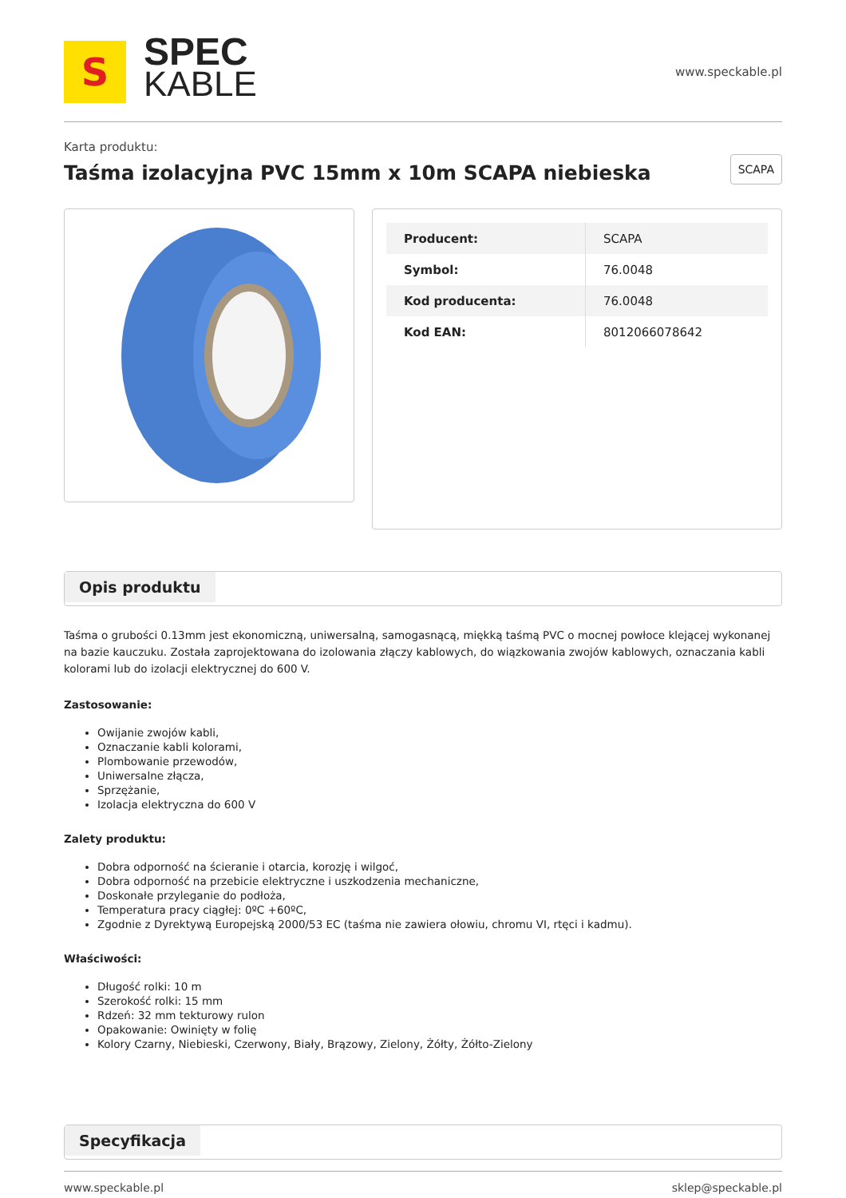S
SPEC
KABLE
www.speckable.pl
Karta produktu:
Taśma izolacyjna PVC 15mm x 10m SCAPA niebieska
SCAPA
| Producent: | SCAPA |
| Symbol: | 76.0048 |
| Kod producenta: | 76.0048 |
| Kod EAN: | 8012066078642 |
Opis produktu
Taśma o grubości 0.13mm jest ekonomiczną, uniwersalną, samogasnącą, miękką taśmą PVC o mocnej powłoce klejącej wykonanej na bazie kauczuku. Została zaprojektowana do izolowania złączy kablowych, do wiązkowania zwojów kablowych, oznaczania kabli kolorami lub do izolacji elektrycznej do 600 V.
Zastosowanie:
Owijanie zwojów kabli,
Oznaczanie kabli kolorami,
Plombowanie przewodów,
Uniwersalne złącza,
Sprzężanie,
Izolacja elektryczna do 600 V
Zalety produktu:
Dobra odporność na ścieranie i otarcia, korozję i wilgoć,
Dobra odporność na przebicie elektryczne i uszkodzenia mechaniczne,
Doskonałe przyleganie do podłoża,
Temperatura pracy ciągłej: 0ºC +60ºC,
Zgodnie z Dyrektywą Europejską 2000/53 EC (taśma nie zawiera ołowiu, chromu VI, rtęci i kadmu).
Właściwości:
Długość rolki: 10 m
Szerokość rolki: 15 mm
Rdzeń: 32 mm tekturowy rulon
Opakowanie: Owinięty w folię
Kolory Czarny, Niebieski, Czerwony, Biały, Brązowy, Zielony, Żółty, Żółto-Zielony
Specyfikacja
www.speckable.pl sklep@speckable.pl